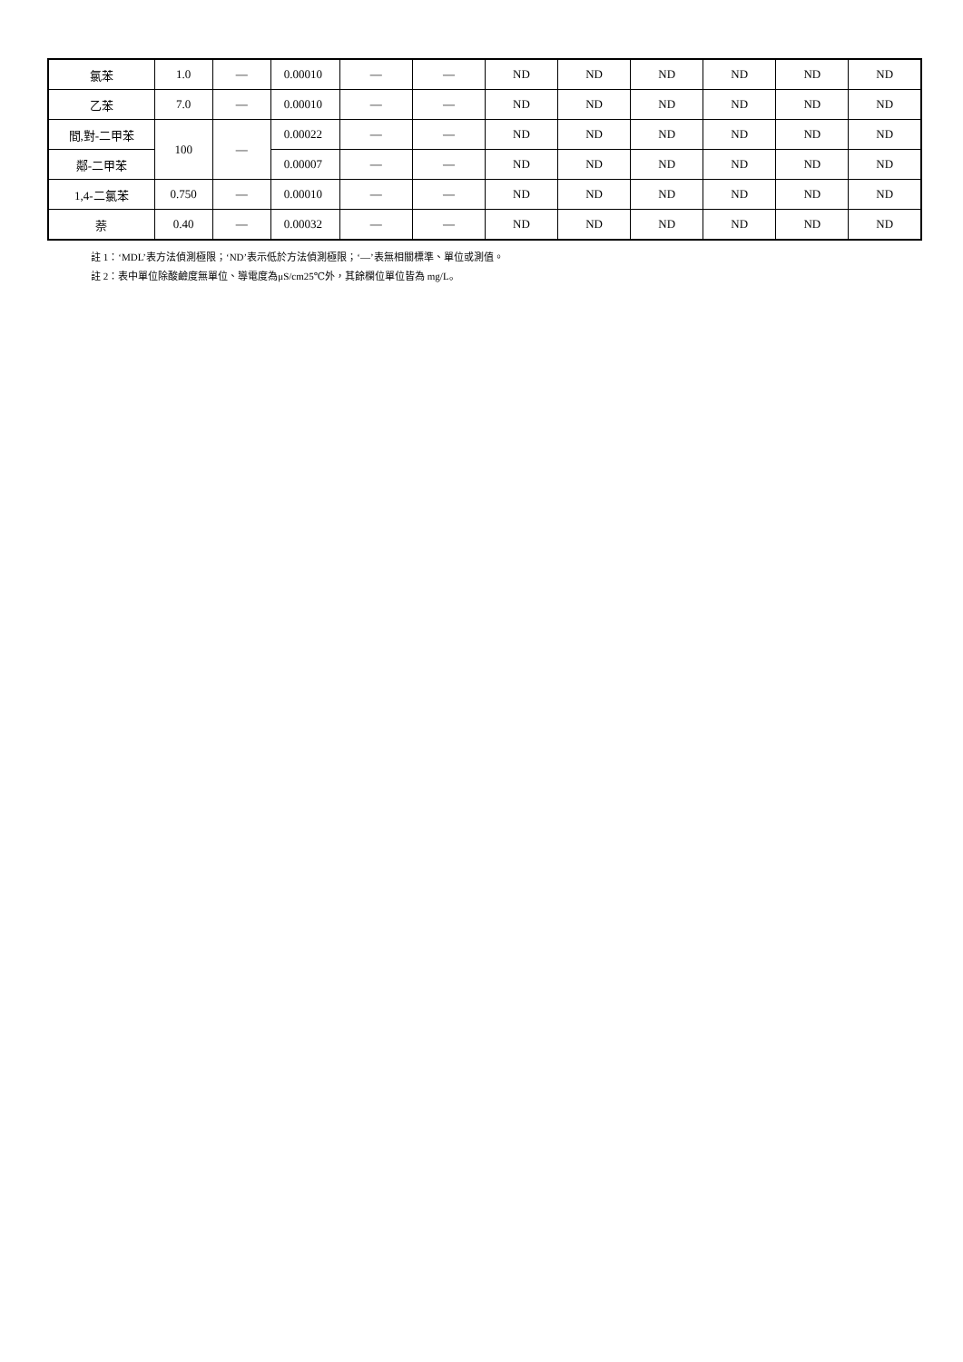| 氯苯 | 1.0 | — | 0.00010 | — | — | ND | ND | ND | ND | ND | ND |
| 乙苯 | 7.0 | — | 0.00010 | — | — | ND | ND | ND | ND | ND | ND |
| 間,對-二甲苯 | 100 | — | 0.00022 | — | — | ND | ND | ND | ND | ND | ND |
| 鄰-二甲苯 | | | 0.00007 | — | — | ND | ND | ND | ND | ND | ND |
| 1,4-二氯苯 | 0.750 | — | 0.00010 | — | — | ND | ND | ND | ND | ND | ND |
| 萘 | 0.40 | — | 0.00032 | — | — | ND | ND | ND | ND | ND | ND |
註 1：‘MDL’表方法偵測極限；‘ND’表示低於方法偵測極限；‘—’表無相關標準、單位或測值。
註 2：表中單位除酸鹼度無單位、導電度為μS/cm25℃外，其餘欄位單位皆為 mg/L。